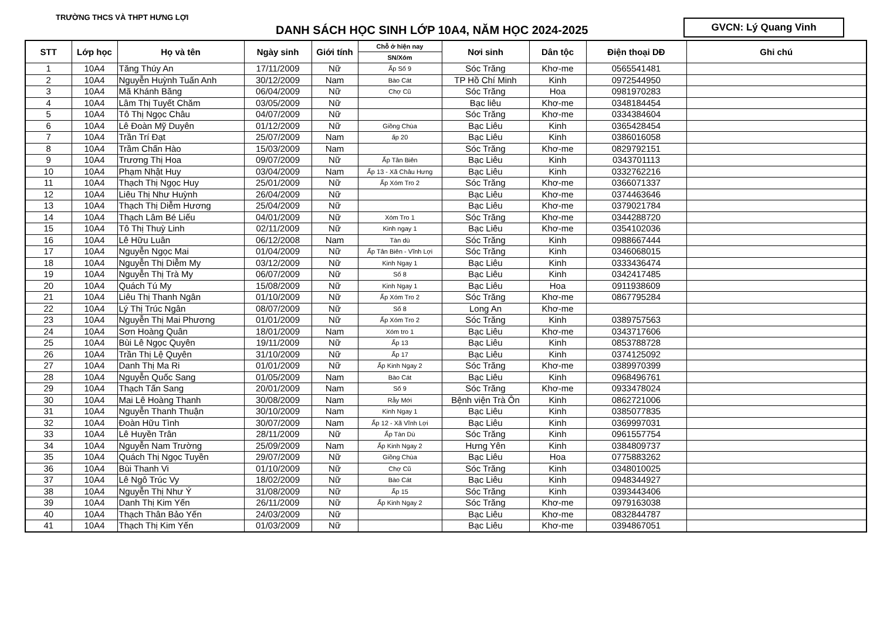TRƯỜNG THCS VÀ THPT HƯNG LỢI
DANH SÁCH HỌC SINH LỚP 10A4, NĂM HỌC 2024-2025
GVCN: Lý Quang Vinh
| STT | Lớp học | Họ và tên | Ngày sinh | Giới tính | Chỗ ở hiện nay | Nơi sinh | Dân tộc | Điện thoại DĐ | Ghi chú |
| --- | --- | --- | --- | --- | --- | --- | --- | --- | --- |
| | | | | | SN/Xóm | | | | |
| 1 | 10A4 | Tăng Thúy An | 17/11/2009 | Nữ | Ấp Số 9 | Sóc Trăng | Khơ-me | 0565541481 | |
| 2 | 10A4 | Nguyễn Huỳnh Tuấn Anh | 30/12/2009 | Nam | Bào Cát | TP Hồ Chí Minh | Kinh | 0972544950 | |
| 3 | 10A4 | Mã Khánh Băng | 06/04/2009 | Nữ | Chợ Cũ | Sóc Trăng | Hoa | 0981970283 | |
| 4 | 10A4 | Lâm Thị Tuyết Chăm | 03/05/2009 | Nữ | | Bạc liêu | Khơ-me | 0348184454 | |
| 5 | 10A4 | Tô Thị Ngọc Châu | 04/07/2009 | Nữ | | Sóc Trăng | Khơ-me | 0334384604 | |
| 6 | 10A4 | Lê Đoàn Mỹ Duyên | 01/12/2009 | Nữ | Giồng Chùa | Bạc Liêu | Kinh | 0365428454 | |
| 7 | 10A4 | Trần Trí Đạt | 25/07/2009 | Nam | ấp 20 | Bạc Liêu | Kinh | 0386016058 | |
| 8 | 10A4 | Trầm Chấn Hào | 15/03/2009 | Nam | | Sóc Trăng | Khơ-me | 0829792151 | |
| 9 | 10A4 | Trương Thị Hoa | 09/07/2009 | Nữ | Ấp Tân Biên | Bạc Liêu | Kinh | 0343701113 | |
| 10 | 10A4 | Phạm Nhật Huy | 03/04/2009 | Nam | Ấp 13 - Xã Châu Hưng | Bạc Liêu | Kinh | 0332762216 | |
| 11 | 10A4 | Thạch Thị Ngọc Huy | 25/01/2009 | Nữ | Ấp Xóm Tro 2 | Sóc Trăng | Khơ-me | 0366071337 | |
| 12 | 10A4 | Liêu Thị Như Huỳnh | 26/04/2009 | Nữ | | Bạc Liêu | Khơ-me | 0374463646 | |
| 13 | 10A4 | Thạch Thị Diễm Hương | 25/04/2009 | Nữ | | Bạc Liêu | Khơ-me | 0379021784 | |
| 14 | 10A4 | Thạch Lâm Bé Liếu | 04/01/2009 | Nữ | Xóm Tro 1 | Sóc Trăng | Khơ-me | 0344288720 | |
| 15 | 10A4 | Tô Thị Thuỳ Linh | 02/11/2009 | Nữ | Kinh ngay 1 | Bạc Liêu | Khơ-me | 0354102036 | |
| 16 | 10A4 | Lê Hữu Luân | 06/12/2008 | Nam | Tàn dù | Sóc Trăng | Kinh | 0988667444 | |
| 17 | 10A4 | Nguyễn Ngọc Mai | 01/04/2009 | Nữ | Ấp Tân Biên - Vĩnh Lợi | Sóc Trăng | Kinh | 0346068015 | |
| 18 | 10A4 | Nguyễn Thị Diễm My | 03/12/2009 | Nữ | Kinh Ngay 1 | Bạc Liêu | Kinh | 0333436474 | |
| 19 | 10A4 | Nguyễn Thị Trà My | 06/07/2009 | Nữ | Số 8 | Bạc Liêu | Kinh | 0342417485 | |
| 20 | 10A4 | Quách Tú My | 15/08/2009 | Nữ | Kinh Ngay 1 | Bạc Liêu | Hoa | 0911938609 | |
| 21 | 10A4 | Liêu Thị Thanh Ngân | 01/10/2009 | Nữ | Ấp Xóm Tro 2 | Sóc Trăng | Khơ-me | 0867795284 | |
| 22 | 10A4 | Lý Thị Trúc Ngân | 08/07/2009 | Nữ | Số 8 | Long An | Khơ-me | | |
| 23 | 10A4 | Nguyễn Thị Mai Phương | 01/01/2009 | Nữ | Ấp Xóm Tro 2 | Sóc Trăng | Kinh | 0389757563 | |
| 24 | 10A4 | Sơn Hoàng Quân | 18/01/2009 | Nam | Xóm tro 1 | Bạc Liêu | Khơ-me | 0343717606 | |
| 25 | 10A4 | Bùi Lê Ngọc Quyên | 19/11/2009 | Nữ | Ấp 13 | Bạc Liêu | Kinh | 0853788728 | |
| 26 | 10A4 | Trần Thị Lệ Quyên | 31/10/2009 | Nữ | Ấp 17 | Bạc Liêu | Kinh | 0374125092 | |
| 27 | 10A4 | Danh Thị Ma Ri | 01/01/2009 | Nữ | Ấp Kinh Ngay 2 | Sóc Trăng | Khơ-me | 0389970399 | |
| 28 | 10A4 | Nguyễn Quốc Sang | 01/05/2009 | Nam | Bào Cát | Bạc Liêu | Kinh | 0968496761 | |
| 29 | 10A4 | Thạch Tấn Sang | 20/01/2009 | Nam | Số 9 | Sóc Trăng | Khơ-me | 0933478024 | |
| 30 | 10A4 | Mai Lê Hoàng Thanh | 30/08/2009 | Nam | Rẫy Mới | Bệnh viện Trà Ôn | Kinh | 0862721006 | |
| 31 | 10A4 | Nguyễn Thanh Thuận | 30/10/2009 | Nam | Kinh Ngay 1 | Bạc Liêu | Kinh | 0385077835 | |
| 32 | 10A4 | Đoàn Hữu Tình | 30/07/2009 | Nam | Ấp 12 - Xã Vĩnh Lợi | Bạc Liêu | Kinh | 0369997031 | |
| 33 | 10A4 | Lê Huyền Trân | 28/11/2009 | Nữ | Ấp Tàn Dù | Sóc Trăng | Kinh | 0961557754 | |
| 34 | 10A4 | Nguyễn Nam Trường | 25/09/2009 | Nam | Ấp Kinh Ngay 2 | Hưng Yên | Kinh | 0384809737 | |
| 35 | 10A4 | Quách Thị Ngọc Tuyền | 29/07/2009 | Nữ | Giồng Chùa | Bạc Liêu | Hoa | 0775883262 | |
| 36 | 10A4 | Bùi Thanh Vi | 01/10/2009 | Nữ | Chợ Cũ | Sóc Trăng | Kinh | 0348010025 | |
| 37 | 10A4 | Lê Ngô Trúc Vy | 18/02/2009 | Nữ | Bào Cát | Bạc Liêu | Kinh | 0948344927 | |
| 38 | 10A4 | Nguyễn Thị Như Ý | 31/08/2009 | Nữ | Ấp 15 | Sóc Trăng | Kinh | 0393443406 | |
| 39 | 10A4 | Danh Thị Kim Yến | 26/11/2009 | Nữ | Ấp Kinh Ngay 2 | Sóc Trăng | Khơ-me | 0979163038 | |
| 40 | 10A4 | Thạch Thân Bảo Yến | 24/03/2009 | Nữ | | Bạc Liêu | Khơ-me | 0832844787 | |
| 41 | 10A4 | Thạch Thị Kim Yến | 01/03/2009 | Nữ | | Bạc Liêu | Khơ-me | 0394867051 | |